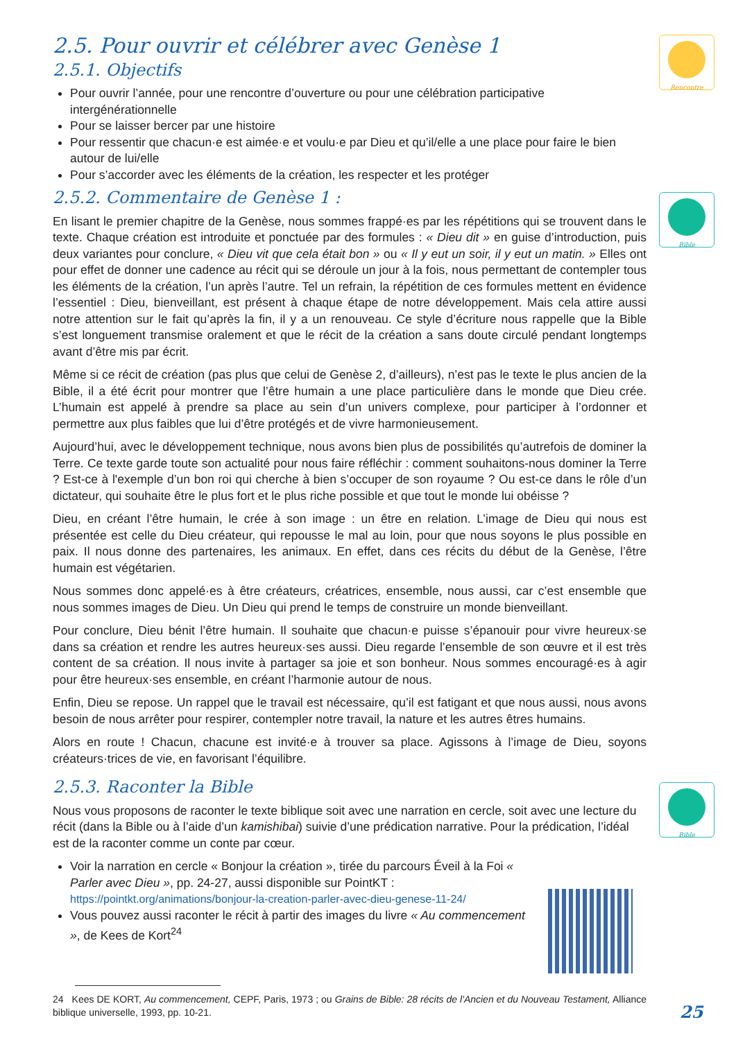Rencontre
Bible
Bible
2.5. Pour ouvrir et célébrer avec Genèse 1
2.5.1. Objectifs
Pour ouvrir l’année, pour une rencontre d’ouverture ou pour une célébration participative intergénérationnelle
Pour se laisser bercer par une histoire
Pour ressentir que chacun·e est aimée·e et voulu·e par Dieu et qu’il/elle a une place pour faire le bien autour de lui/elle
Pour s’accorder avec les éléments de la création, les respecter et les protéger
2.5.2. Commentaire de Genèse 1 :
En lisant le premier chapitre de la Genèse, nous sommes frappé·es par les répétitions qui se trouvent dans le texte. Chaque création est introduite et ponctuée par des formules : « Dieu dit » en guise d’introduction, puis deux variantes pour conclure, « Dieu vit que cela était bon » ou « Il y eut un soir, il y eut un matin. » Elles ont pour effet de donner une cadence au récit qui se déroule un jour à la fois, nous permettant de contempler tous les éléments de la création, l’un après l’autre. Tel un refrain, la répétition de ces formules mettent en évidence l’essentiel : Dieu, bienveillant, est présent à chaque étape de notre développement. Mais cela attire aussi notre attention sur le fait qu’après la fin, il y a un renouveau. Ce style d’écriture nous rappelle que la Bible s’est longuement transmise oralement et que le récit de la création a sans doute circulé pendant longtemps avant d’être mis par écrit.
Même si ce récit de création (pas plus que celui de Genèse 2, d’ailleurs), n’est pas le texte le plus ancien de la Bible, il a été écrit pour montrer que l’être humain a une place particulière dans le monde que Dieu crée. L’humain est appelé à prendre sa place au sein d’un univers complexe, pour participer à l’ordonner et permettre aux plus faibles que lui d’être protégés et de vivre harmonieusement.
Aujourd’hui, avec le développement technique, nous avons bien plus de possibilités qu’autrefois de dominer la Terre. Ce texte garde toute son actualité pour nous faire réfléchir : comment souhaitons-nous dominer la Terre ? Est-ce à l'exemple d’un bon roi qui cherche à bien s’occuper de son royaume ? Ou est-ce dans le rôle d’un dictateur, qui souhaite être le plus fort et le plus riche possible et que tout le monde lui obéisse ?
Dieu, en créant l’être humain, le crée à son image : un être en relation. L’image de Dieu qui nous est présentée est celle du Dieu créateur, qui repousse le mal au loin, pour que nous soyons le plus possible en paix. Il nous donne des partenaires, les animaux. En effet, dans ces récits du début de la Genèse, l’être humain est végétarien.
Nous sommes donc appelé·es à être créateurs, créatrices, ensemble, nous aussi, car c’est ensemble que nous sommes images de Dieu. Un Dieu qui prend le temps de construire un monde bienveillant.
Pour conclure, Dieu bénit l’être humain. Il souhaite que chacun·e puisse s’épanouir pour vivre heureux·se dans sa création et rendre les autres heureux·ses aussi. Dieu regarde l’ensemble de son œuvre et il est très content de sa création. Il nous invite à partager sa joie et son bonheur. Nous sommes encouragé·es à agir pour être heureux·ses ensemble, en créant l’harmonie autour de nous.
Enfin, Dieu se repose. Un rappel que le travail est nécessaire, qu’il est fatigant et que nous aussi, nous avons besoin de nous arrêter pour respirer, contempler notre travail, la nature et les autres êtres humains.
Alors en route ! Chacun, chacune est invité·e à trouver sa place. Agissons à l’image de Dieu, soyons créateurs·trices de vie, en favorisant l’équilibre.
2.5.3. Raconter la Bible
Nous vous proposons de raconter le texte biblique soit avec une narration en cercle, soit avec une lecture du récit (dans la Bible ou à l’aide d’un kamishibai) suivie d’une prédication narrative. Pour la prédication, l’idéal est de la raconter comme un conte par cœur.
Voir la narration en cercle « Bonjour la création », tirée du parcours Éveil à la Foi « Parler avec Dieu », pp. 24-27, aussi disponible sur PointKT : https://pointkt.org/animations/bonjour-la-creation-parler-avec-dieu-genese-11-24/
Vous pouvez aussi raconter le récit à partir des images du livre « Au commencement », de Kees de Kort<sup>24</sup>
24 Kees DE KORT, Au commencement, CEPF, Paris, 1973 ; ou Grains de Bible: 28 récits de l'Ancien et du Nouveau Testament, Alliance biblique universelle, 1993, pp. 10-21.
25